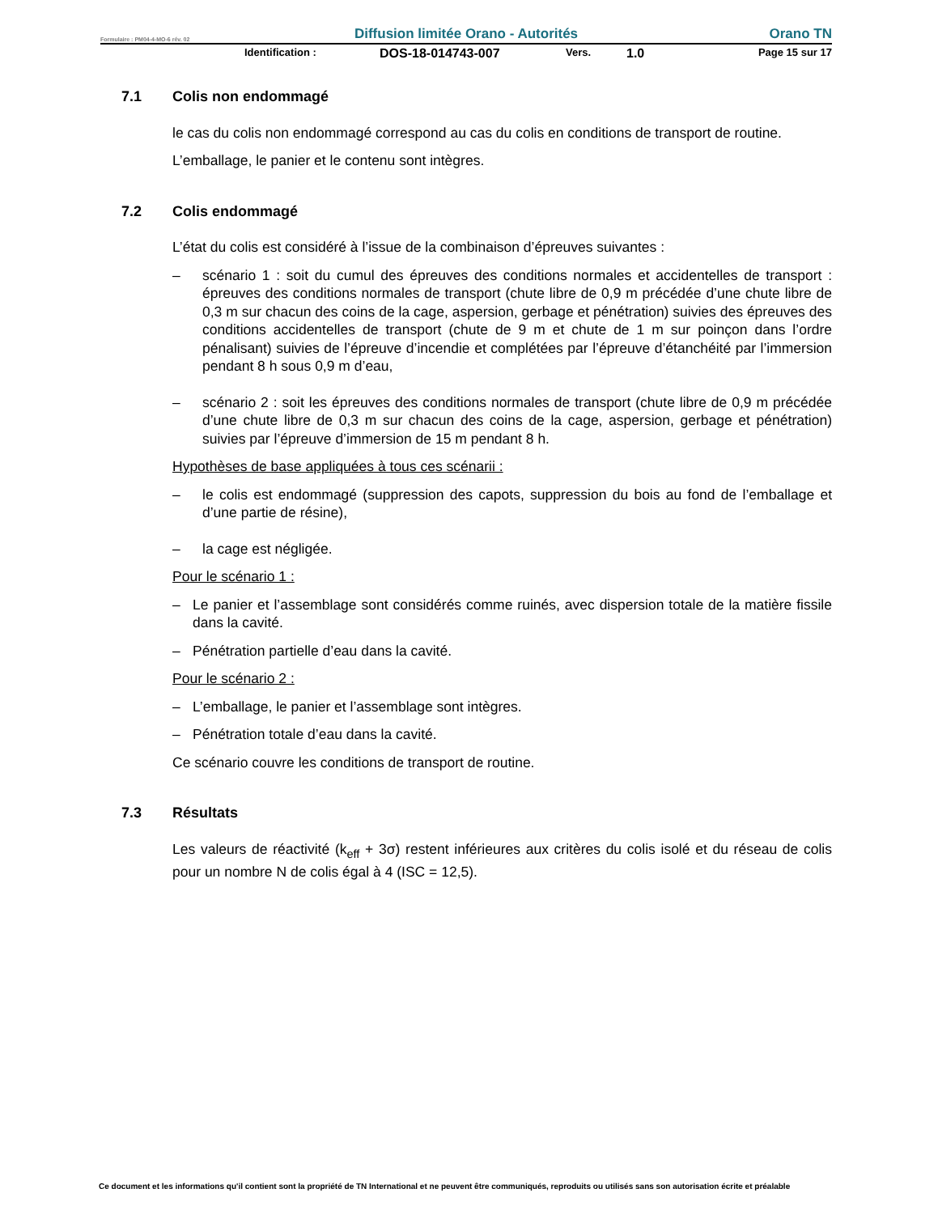Formulaire : PM04-4-MO-6 rév. 02 Diffusion limitée Orano - Autorités Orano TN
Identification : DOS-18-014743-007 Vers. 1.0 Page 15 sur 17
7.1 Colis non endommagé
le cas du colis non endommagé correspond au cas du colis en conditions de transport de routine.
L’emballage, le panier et le contenu sont intègres.
7.2 Colis endommagé
L’état du colis est considéré à l’issue de la combinaison d’épreuves suivantes :
– scénario 1 : soit du cumul des épreuves des conditions normales et accidentelles de transport : épreuves des conditions normales de transport (chute libre de 0,9 m précédée d’une chute libre de 0,3 m sur chacun des coins de la cage, aspersion, gerbage et pénétration) suivies des épreuves des conditions accidentelles de transport (chute de 9 m et chute de 1 m sur poinçon dans l’ordre pénalisant) suivies de l’épreuve d’incendie et complétées par l’épreuve d’étanchéité par l’immersion pendant 8 h sous 0,9 m d’eau,
– scénario 2 : soit les épreuves des conditions normales de transport (chute libre de 0,9 m précédée d’une chute libre de 0,3 m sur chacun des coins de la cage, aspersion, gerbage et pénétration) suivies par l’épreuve d’immersion de 15 m pendant 8 h.
Hypothèses de base appliquées à tous ces scénarii :
– le colis est endommagé (suppression des capots, suppression du bois au fond de l’emballage et d’une partie de résine),
– la cage est négligée.
Pour le scénario 1 :
– Le panier et l’assemblage sont considérés comme ruinés, avec dispersion totale de la matière fissile dans la cavité.
– Pénétration partielle d’eau dans la cavité.
Pour le scénario 2 :
– L’emballage, le panier et l’assemblage sont intègres.
– Pénétration totale d’eau dans la cavité.
Ce scénario couvre les conditions de transport de routine.
7.3 Résultats
Les valeurs de réactivité (k<sub>eff</sub> + 3σ) restent inférieures aux critères du colis isolé et du réseau de colis pour un nombre N de colis égal à 4 (ISC = 12,5).
Ce document et les informations qu'il contient sont la propriété de TN International et ne peuvent être communiqués, reproduits ou utilisés sans son autorisation écrite et préalable